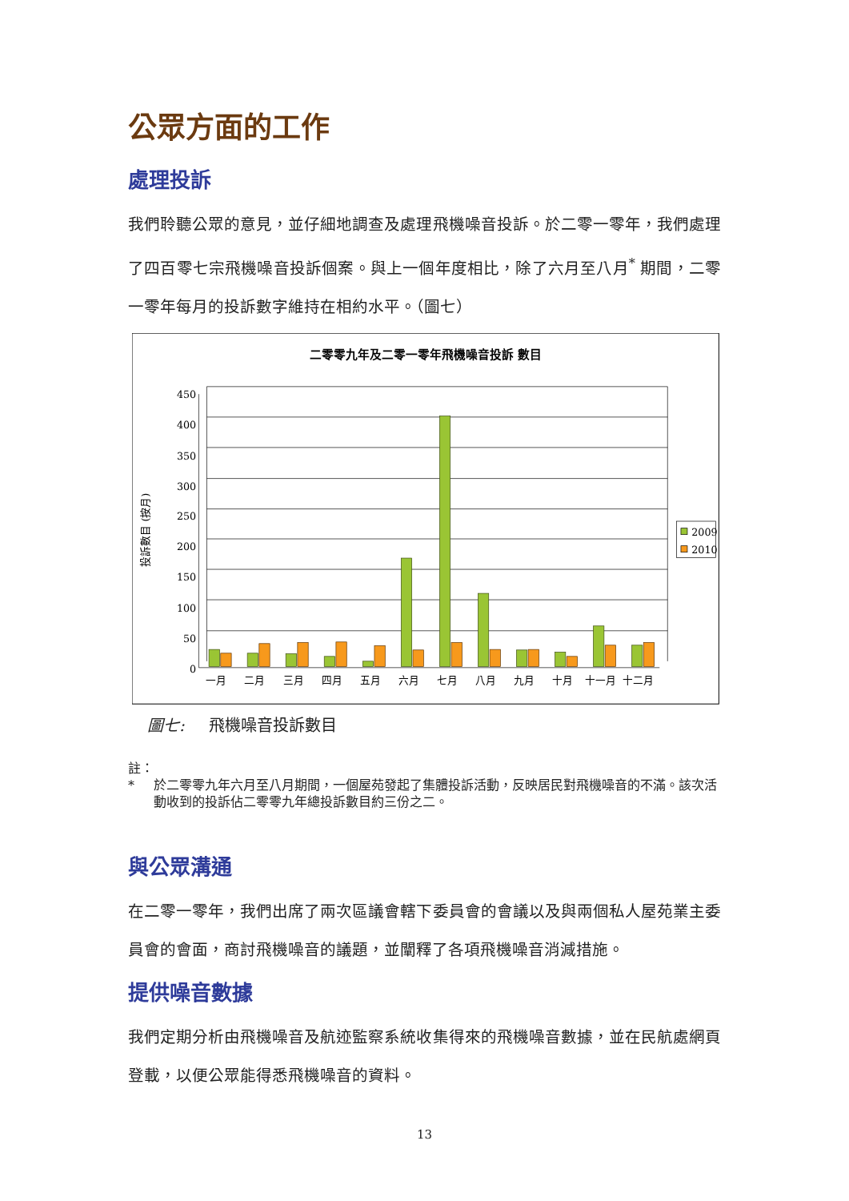公眾方面的工作
處理投訴
我們聆聽公眾的意見，並仔細地調查及處理飛機噪音投訴。於二零一零年，我們處理了四百零七宗飛機噪音投訴個案。與上一個年度相比，除了六月至八月<sup>*</sup> 期間，二零一零年每月的投訴數字維持在相約水平。（圖七）
二零零九年及二零一零年飛機噪音投訴 數目
450
400
350
300
250
200
150
100
50
0
投訴數目 (按月)
一月
二月
三月
四月
五月
六月
七月
八月
九月
十月
十一月
十二月
2009
2010
圖七: 飛機噪音投訴數目
註：
* 於二零零九年六月至八月期間，一個屋苑發起了集體投訴活動，反映居民對飛機噪音的不滿。該次活動收到的投訴佔二零零九年總投訴數目約三份之二。
與公眾溝通
在二零一零年，我們出席了兩次區議會轄下委員會的會議以及與兩個私人屋苑業主委員會的會面，商討飛機噪音的議題，並闡釋了各項飛機噪音消減措施。
提供噪音數據
我們定期分析由飛機噪音及航迹監察系統收集得來的飛機噪音數據，並在民航處網頁登載，以便公眾能得悉飛機噪音的資料。
13